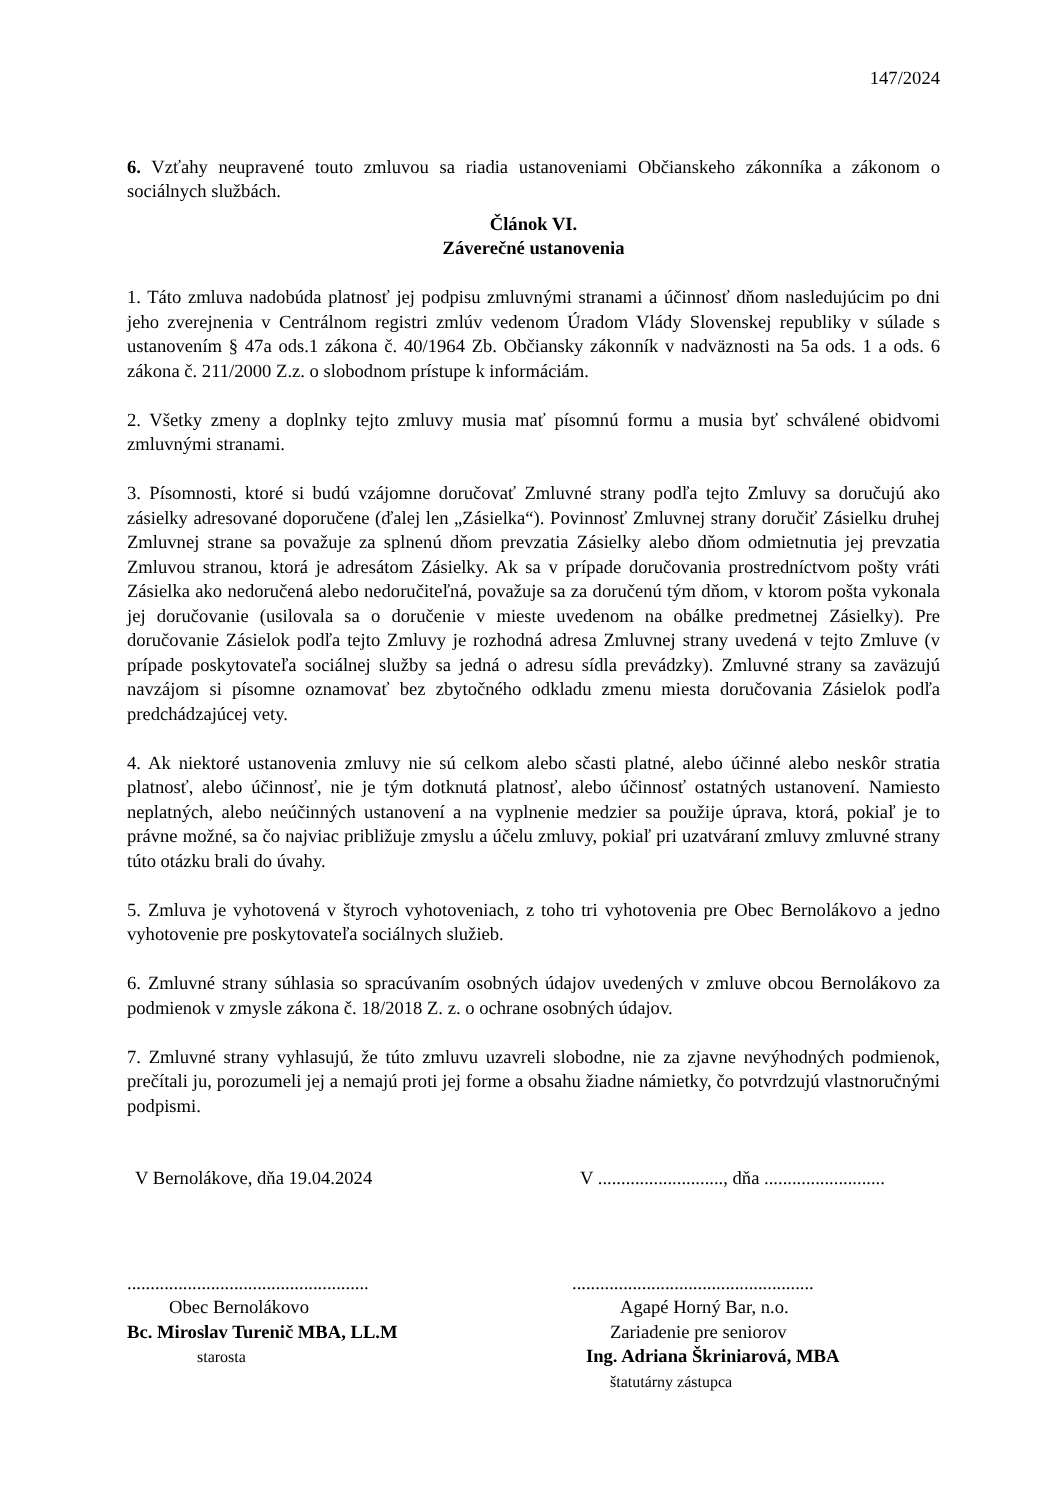147/2024
6. Vzťahy neupravené touto zmluvou sa riadia ustanoveniami Občianskeho zákonníka a zákonom o sociálnych službách.
Článok VI.
Záverečné ustanovenia
1. Táto zmluva nadobúda platnosť jej podpisu zmluvnými stranami a účinnosť dňom nasledujúcim po dni jeho zverejnenia v Centrálnom registri zmlúv vedenom Úradom Vlády Slovenskej republiky v súlade s ustanovením § 47a ods.1 zákona č. 40/1964 Zb. Občiansky zákonník v nadväznosti na 5a ods. 1 a ods. 6 zákona č. 211/2000 Z.z. o slobodnom prístupe k informáciám.
2. Všetky zmeny a doplnky tejto zmluvy musia mať písomnú formu a musia byť schválené obidvomi zmluvnými stranami.
3. Písomnosti, ktoré si budú vzájomne doručovať Zmluvné strany podľa tejto Zmluvy sa doručujú ako zásielky adresované doporučene (ďalej len „Zásielka“). Povinnosť Zmluvnej strany doručiť Zásielku druhej Zmluvnej strane sa považuje za splnenú dňom prevzatia Zásielky alebo dňom odmietnutia jej prevzatia Zmluvou stranou, ktorá je adresátom Zásielky. Ak sa v prípade doručovania prostredníctvom pošty vráti Zásielka ako nedoručená alebo nedoručiteľná, považuje sa za doručenú tým dňom, v ktorom pošta vykonala jej doručovanie (usilovala sa o doručenie v mieste uvedenom na obálke predmetnej Zásielky). Pre doručovanie Zásielok podľa tejto Zmluvy je rozhodná adresa Zmluvnej strany uvedená v tejto Zmluve (v prípade poskytovateľa sociálnej služby sa jedná o adresu sídla prevádzky). Zmluvné strany sa zaväzujú navzájom si písomne oznamovať bez zbytočného odkladu zmenu miesta doručovania Zásielok podľa predchádzajúcej vety.
4. Ak niektoré ustanovenia zmluvy nie sú celkom alebo sčasti platné, alebo účinné alebo neskôr stratia platnosť, alebo účinnosť, nie je tým dotknutá platnosť, alebo účinnosť ostatných ustanovení. Namiesto neplatných, alebo neúčinných ustanovení a na vyplnenie medzier sa použije úprava, ktorá, pokiaľ je to právne možné, sa čo najviac približuje zmyslu a účelu zmluvy, pokiaľ pri uzatváraní zmluvy zmluvné strany túto otázku brali do úvahy.
5. Zmluva je vyhotovená v štyroch vyhotoveniach, z toho tri vyhotovenia pre Obec Bernolákovo a jedno vyhotovenie pre poskytovateľa sociálnych služieb.
6. Zmluvné strany súhlasia so spracúvaním osobných údajov uvedených v zmluve obcou Bernolákovo za podmienok v zmysle zákona č. 18/2018 Z. z. o ochrane osobných údajov.
7. Zmluvné strany vyhlasujú, že túto zmluvu uzavreli slobodne, nie za zjavne nevýhodných podmienok, prečítali ju, porozumeli jej a nemajú proti jej forme a obsahu žiadne námietky, čo potvrdzujú vlastnoručnými podpismi.
V Bernolákove, dňa 19.04.2024 V ..........................., dňa ..........................
....................................................
Obec Bernolákovo
Bc. Miroslav Turenič MBA, LL.M
starosta
....................................................
Agapé Horný Bar, n.o.
Zariadenie pre seniorov
Ing. Adriana Škriniarová, MBA
štatutárny zástupca